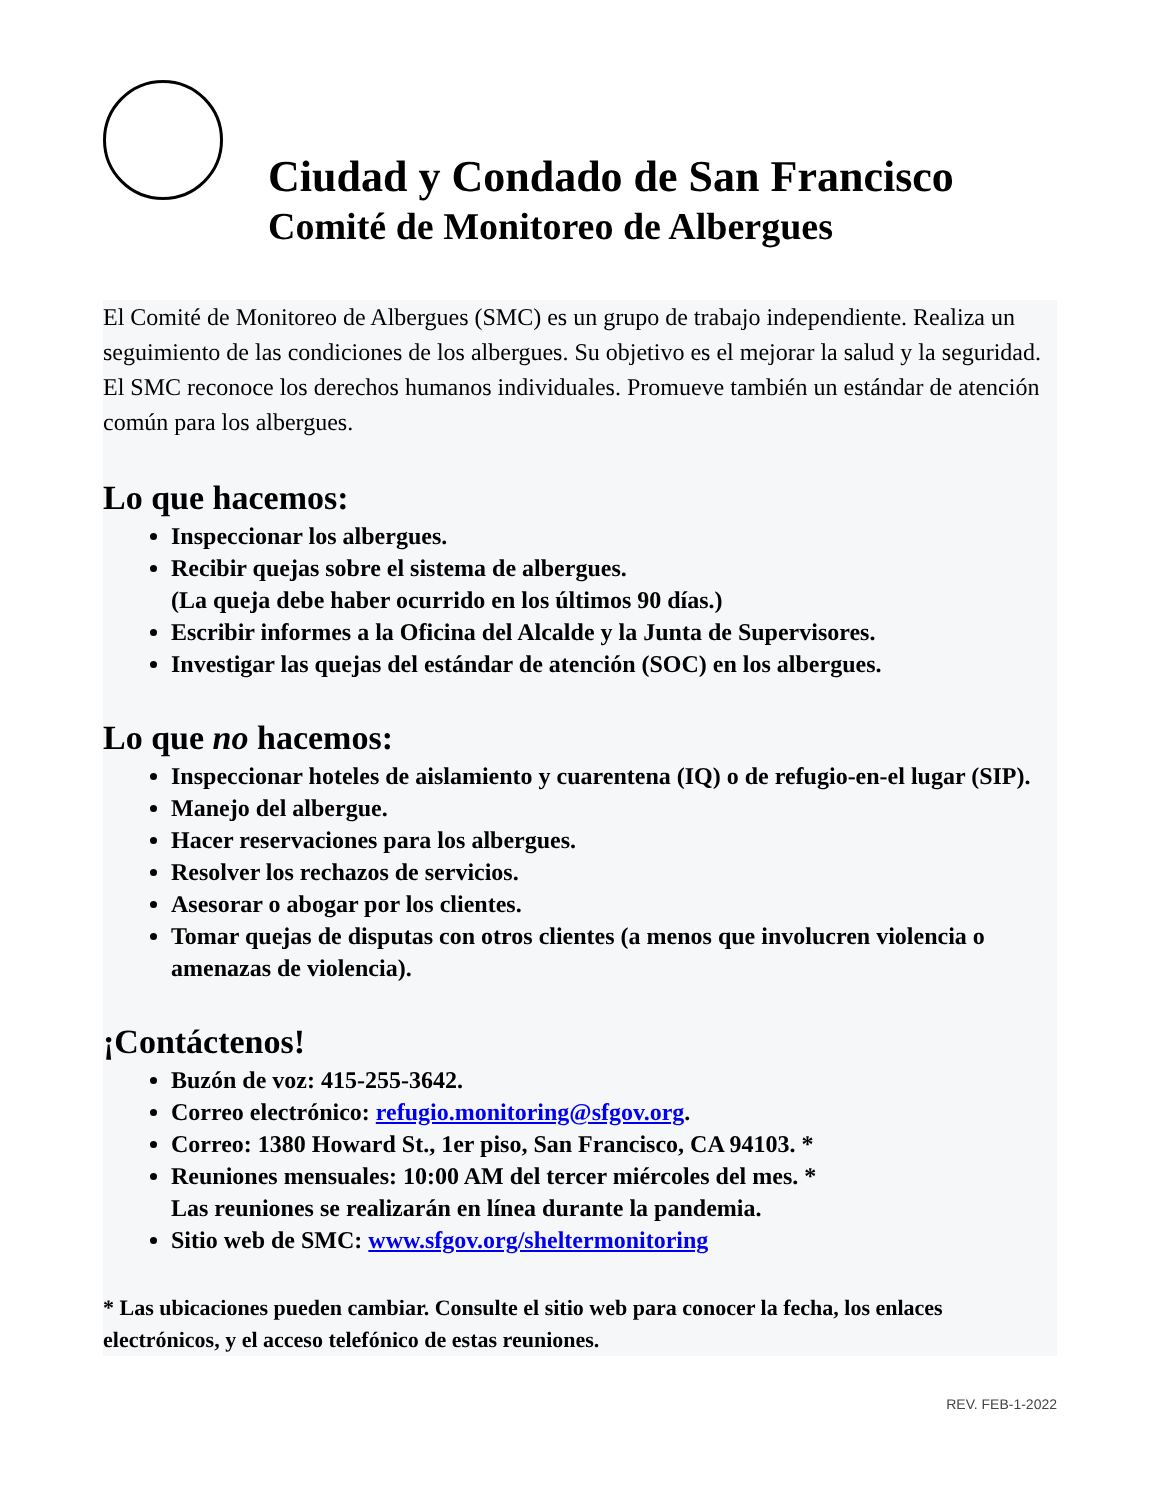Ciudad y Condado de San Francisco
Comité de Monitoreo de Albergues
El Comité de Monitoreo de Albergues (SMC) es un grupo de trabajo independiente. Realiza un seguimiento de las condiciones de los albergues. Su objetivo es el mejorar la salud y la seguridad. El SMC reconoce los derechos humanos individuales. Promueve también un estándar de atención común para los albergues.
Lo que hacemos:
Inspeccionar los albergues.
Recibir quejas sobre el sistema de albergues.
(La queja debe haber ocurrido en los últimos 90 días.)
Escribir informes a la Oficina del Alcalde y la Junta de Supervisores.
Investigar las quejas del estándar de atención (SOC) en los albergues.
Lo que no hacemos:
Inspeccionar hoteles de aislamiento y cuarentena (IQ) o de refugio-en-el lugar (SIP).
Manejo del albergue.
Hacer reservaciones para los albergues.
Resolver los rechazos de servicios.
Asesorar o abogar por los clientes.
Tomar quejas de disputas con otros clientes (a menos que involucren violencia o amenazas de violencia).
¡Contáctenos!
Buzón de voz: 415-255-3642.
Correo electrónico: refugio.monitoring@sfgov.org.
Correo: 1380 Howard St., 1er piso, San Francisco, CA 94103. *
Reuniones mensuales: 10:00 AM del tercer miércoles del mes. *
Las reuniones se realizarán en línea durante la pandemia.
Sitio web de SMC: www.sfgov.org/sheltermonitoring
* Las ubicaciones pueden cambiar. Consulte el sitio web para conocer la fecha, los enlaces electrónicos, y el acceso telefónico de estas reuniones.
REV. FEB-1-2022